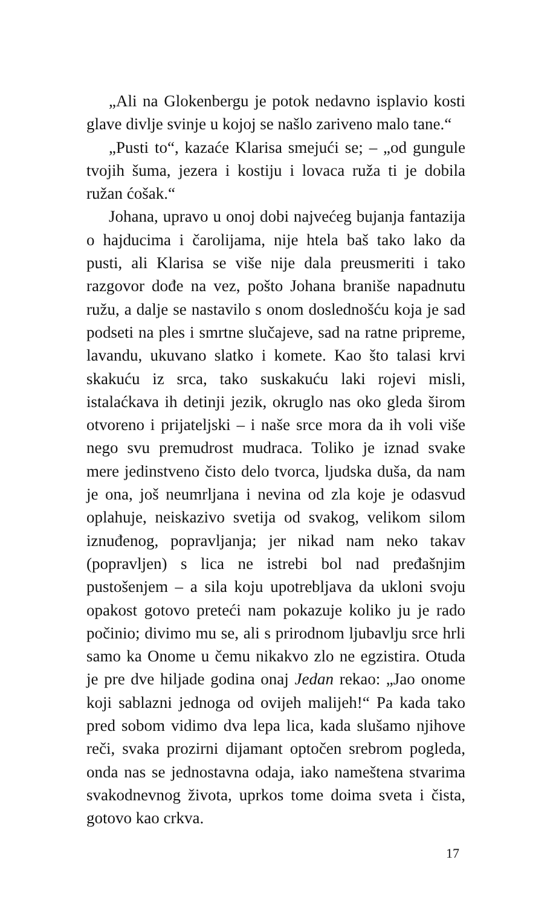„Ali na Glokenbergu je potok nedavno isplavio kosti glave divlje svinje u kojoj se našlo zariveno malo tane.“
„Pusti to“, kazaće Klarisa smejući se; – „od gungule tvojih šuma, jezera i kostiju i lovaca ruža ti je dobila ružan ćošak.“
Johana, upravo u onoj dobi najvećeg bujanja fantazija o hajducima i čarolijama, nije htela baš tako lako da pusti, ali Klarisa se više nije dala preusmeriti i tako razgovor dođe na vez, pošto Johana braniše napadnutu ružu, a dalje se nastavilo s onom doslednošću koja je sad podseti na ples i smrtne slučajeve, sad na ratne pripreme, lavandu, ukuvano slatko i komete. Kao što talasi krvi skakuću iz srca, tako suskakuću laki rojevi misli, istalaćkava ih detinji jezik, okruglo nas oko gleda širom otvoreno i prijateljski – i naše srce mora da ih voli više nego svu premudrost mudraca. Toliko je iznad svake mere jedinstveno čisto delo tvorca, ljudska duša, da nam je ona, još neumrljana i nevina od zla koje je odasvud oplahuje, neiskazivo svetija od svakog, velikom silom iznuđenog, popravljanja; jer nikad nam neko takav (popravljen) s lica ne istrebi bol nad pređašnjim pustošenjem – a sila koju upotrebljava da ukloni svoju opakost gotovo preteći nam pokazuje koliko ju je rado počinio; divimo mu se, ali s prirodnom ljubavlju srce hrli samo ka Onome u čemu nikakvo zlo ne egzistira. Otuda je pre dve hiljade godina onaj Jedan rekao: „Jao onome koji sablazni jednoga od ovijeh malijeh!“ Pa kada tako pred sobom vidimo dva lepa lica, kada slušamo njihove reči, svaka prozirni dijamant optočen srebrom pogleda, onda nas se jednostavna odaja, iako nameštena stvarima svakodnevnog života, uprkos tome doima sveta i čista, gotovo kao crkva.
17